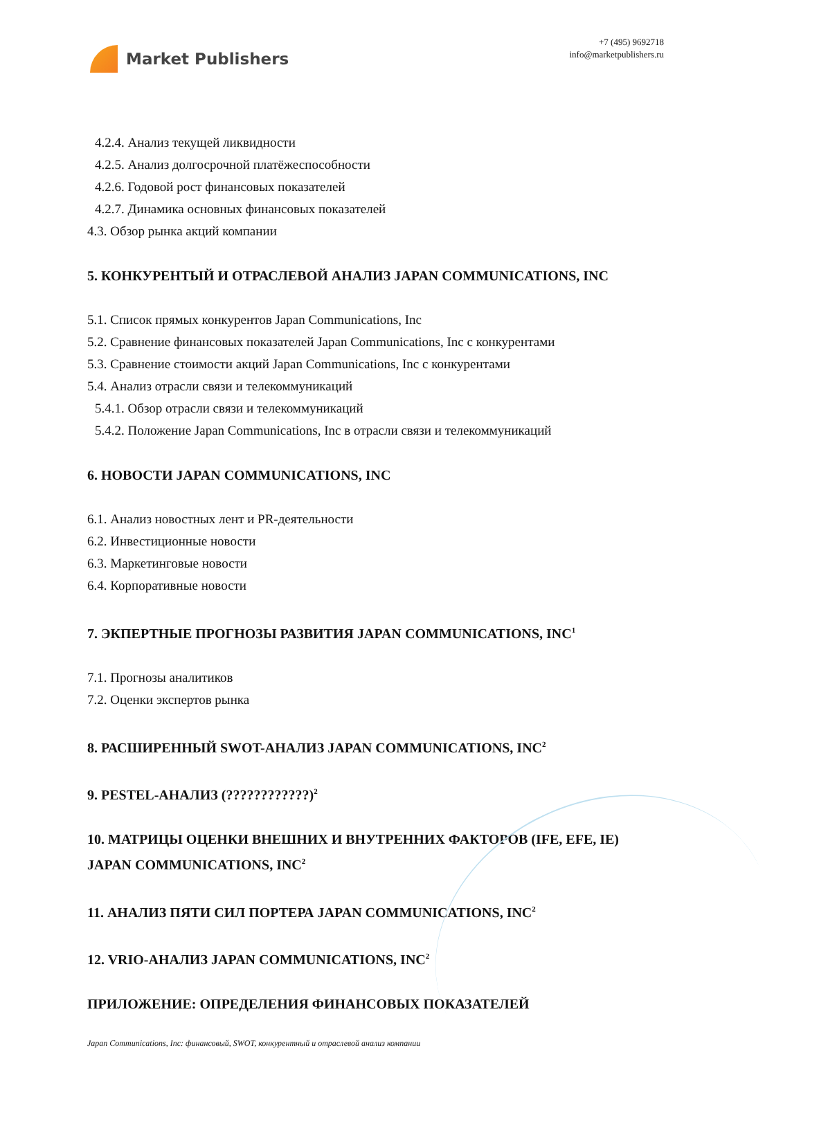Market Publishers
+7 (495) 9692718
info@marketpublishers.ru
4.2.4. Анализ текущей ликвидности
4.2.5. Анализ долгосрочной платёжеспособности
4.2.6. Годовой рост финансовых показателей
4.2.7. Динамика основных финансовых показателей
4.3. Обзор рынка акций компании
5. КОНКУРЕНТЫЙ И ОТРАСЛЕВОЙ АНАЛИЗ JAPAN COMMUNICATIONS, INC
5.1. Список прямых конкурентов Japan Communications, Inc
5.2. Сравнение финансовых показателей Japan Communications, Inc с конкурентами
5.3. Сравнение стоимости акций Japan Communications, Inc с конкурентами
5.4. Анализ отрасли связи и телекоммуникаций
5.4.1. Обзор отрасли связи и телекоммуникаций
5.4.2. Положение Japan Communications, Inc в отрасли связи и телекоммуникаций
6. НОВОСТИ JAPAN COMMUNICATIONS, INC
6.1. Анализ новостных лент и PR-деятельности
6.2. Инвестиционные новости
6.3. Маркетинговые новости
6.4. Корпоративные новости
7. ЭКПЕРТНЫЕ ПРОГНОЗЫ РАЗВИТИЯ JAPAN COMMUNICATIONS, INC<sup>1</sup>
7.1. Прогнозы аналитиков
7.2. Оценки экспертов рынка
8. РАСШИРЕННЫЙ SWOT-АНАЛИЗ JAPAN COMMUNICATIONS, INC<sup>2</sup>
9. PESTEL-АНАЛИЗ (????????????)<sup>2</sup>
10. МАТРИЦЫ ОЦЕНКИ ВНЕШНИХ И ВНУТРЕННИХ ФАКТОРОВ (IFE, EFE, IE) JAPAN COMMUNICATIONS, INC<sup>2</sup>
11. АНАЛИЗ ПЯТИ СИЛ ПОРТЕРА JAPAN COMMUNICATIONS, INC<sup>2</sup>
12. VRIO-АНАЛИЗ JAPAN COMMUNICATIONS, INC<sup>2</sup>
ПРИЛОЖЕНИЕ: ОПРЕДЕЛЕНИЯ ФИНАНСОВЫХ ПОКАЗАТЕЛЕЙ
Japan Communications, Inc: финансовый, SWOT, конкурентный и отраслевой анализ компании